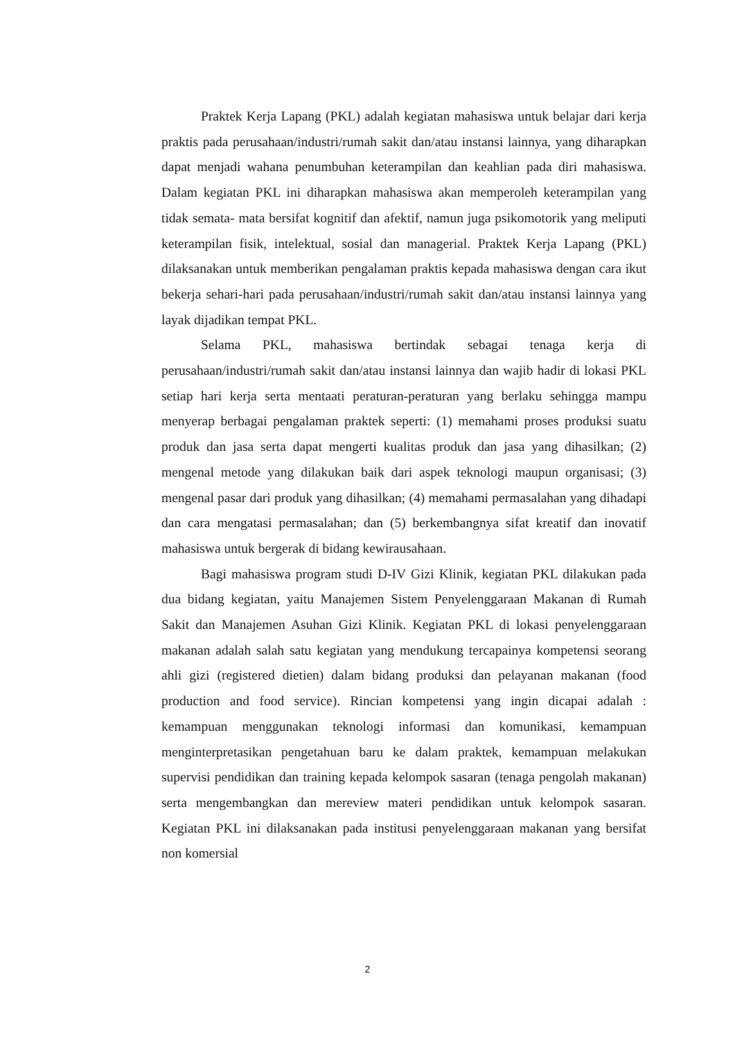Praktek Kerja Lapang (PKL) adalah kegiatan mahasiswa untuk belajar dari kerja praktis pada perusahaan/industri/rumah sakit dan/atau instansi lainnya, yang diharapkan dapat menjadi wahana penumbuhan keterampilan dan keahlian pada diri mahasiswa. Dalam kegiatan PKL ini diharapkan mahasiswa akan memperoleh keterampilan yang tidak semata- mata bersifat kognitif dan afektif, namun juga psikomotorik yang meliputi keterampilan fisik, intelektual, sosial dan managerial. Praktek Kerja Lapang (PKL) dilaksanakan untuk memberikan pengalaman praktis kepada mahasiswa dengan cara ikut bekerja sehari-hari pada perusahaan/industri/rumah sakit dan/atau instansi lainnya yang layak dijadikan tempat PKL.
Selama PKL, mahasiswa bertindak sebagai tenaga kerja di perusahaan/industri/rumah sakit dan/atau instansi lainnya dan wajib hadir di lokasi PKL setiap hari kerja serta mentaati peraturan-peraturan yang berlaku sehingga mampu menyerap berbagai pengalaman praktek seperti: (1) memahami proses produksi suatu produk dan jasa serta dapat mengerti kualitas produk dan jasa yang dihasilkan; (2) mengenal metode yang dilakukan baik dari aspek teknologi maupun organisasi; (3) mengenal pasar dari produk yang dihasilkan; (4) memahami permasalahan yang dihadapi dan cara mengatasi permasalahan; dan (5) berkembangnya sifat kreatif dan inovatif mahasiswa untuk bergerak di bidang kewirausahaan.
Bagi mahasiswa program studi D-IV Gizi Klinik, kegiatan PKL dilakukan pada dua bidang kegiatan, yaitu Manajemen Sistem Penyelenggaraan Makanan di Rumah Sakit dan Manajemen Asuhan Gizi Klinik. Kegiatan PKL di lokasi penyelenggaraan makanan adalah salah satu kegiatan yang mendukung tercapainya kompetensi seorang ahli gizi (registered dietien) dalam bidang produksi dan pelayanan makanan (food production and food service). Rincian kompetensi yang ingin dicapai adalah : kemampuan menggunakan teknologi informasi dan komunikasi, kemampuan menginterpretasikan pengetahuan baru ke dalam praktek, kemampuan melakukan supervisi pendidikan dan training kepada kelompok sasaran (tenaga pengolah makanan) serta mengembangkan dan mereview materi pendidikan untuk kelompok sasaran. Kegiatan PKL ini dilaksanakan pada institusi penyelenggaraan makanan yang bersifat non komersial
2